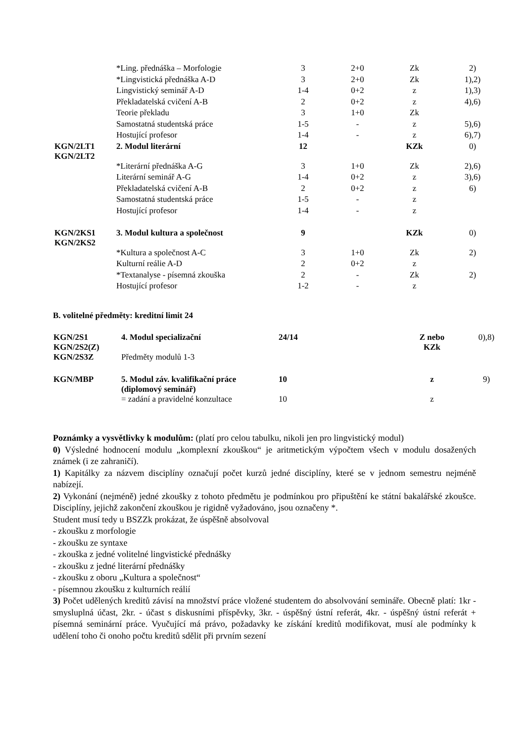| | *Ling. přednáška – Morfologie | 3 | 2+0 | Zk | 2) |
| | *Lingvistická přednáška A-D | 3 | 2+0 | Zk | 1),2) |
| | Lingvistický seminář A-D | 1-4 | 0+2 | z | 1),3) |
| | Překladatelská cvičení A-B | 2 | 0+2 | z | 4),6) |
| | Teorie překladu | 3 | 1+0 | Zk | |
| | Samostatná studentská práce | 1-5 | - | z | 5),6) |
| | Hostující profesor | 1-4 | - | z | 6),7) |
| KGN/2LT1 KGN/2LT2 | 2. Modul literární | 12 | | KZk | 0) |
| | *Literární přednáška A-G | 3 | 1+0 | Zk | 2),6) |
| | Literární seminář A-G | 1-4 | 0+2 | z | 3),6) |
| | Překladatelská cvičení A-B | 2 | 0+2 | z | 6) |
| | Samostatná studentská práce | 1-5 | - | z | |
| | Hostující profesor | 1-4 | - | z | |
| KGN/2KS1 KGN/2KS2 | 3. Modul kultura a společnost | 9 | | KZk | 0) |
| | *Kultura a společnost A-C | 3 | 1+0 | Zk | 2) |
| | Kulturní reálie A-D | 2 | 0+2 | z | |
| | *Textanalyse - písemná zkouška | 2 | - | Zk | 2) |
| | Hostující profesor | 1-2 | - | z | |
B. volitelné předměty: kreditní limit 24
| KGN/2S1 KGN/2S2(Z) | 4. Modul specializační | 24/14 | | Z nebo KZk | 0),8) |
| KGN/2S3Z | Předměty modulů 1-3 | | | | |
| KGN/MBP | 5. Modul záv. kvalifikační práce (diplomový seminář) | 10 | | z | 9) |
| | = zadání a pravidelné konzultace | 10 | | z | |
Poznámky a vysvětlivky k modulům: (platí pro celou tabulku, nikoli jen pro lingvistický modul)
0) Výsledné hodnocení modulu „komplexní zkouškou“ je aritmetickým výpočtem všech v modulu dosažených známek (i ze zahraničí).
1) Kapitálky za názvem disciplíny označují počet kurzů jedné disciplíny, které se v jednom semestru nejméně nabízejí.
2) Vykonání (nejméně) jedné zkoušky z tohoto předmětu je podmínkou pro připuštění ke státní bakalářské zkoušce. Disciplíny, jejichž zakončení zkouškou je rigidně vyžadováno, jsou označeny *.
Student musí tedy u BSZZk prokázat, že úspěšně absolvoval
- zkoušku z morfologie
- zkoušku ze syntaxe
- zkouška z jedné volitelné lingvistické přednášky
- zkoušku z jedné literární přednášky
- zkoušku z oboru „Kultura a společnost“
- písemnou zkoušku z kulturních reálií
3) Počet udělených kreditů závisí na množství práce vložené studentem do absolvování semináře. Obecně platí: 1kr - smysluplná účast, 2kr. - účast s diskusními příspěvky, 3kr. - úspěšný ústní referát, 4kr. - úspěšný ústní referát + písemná seminární práce. Vyučující má právo, požadavky ke získání kreditů modifikovat, musí ale podmínky k udělení toho či onoho počtu kreditů sdělit při prvním sezení